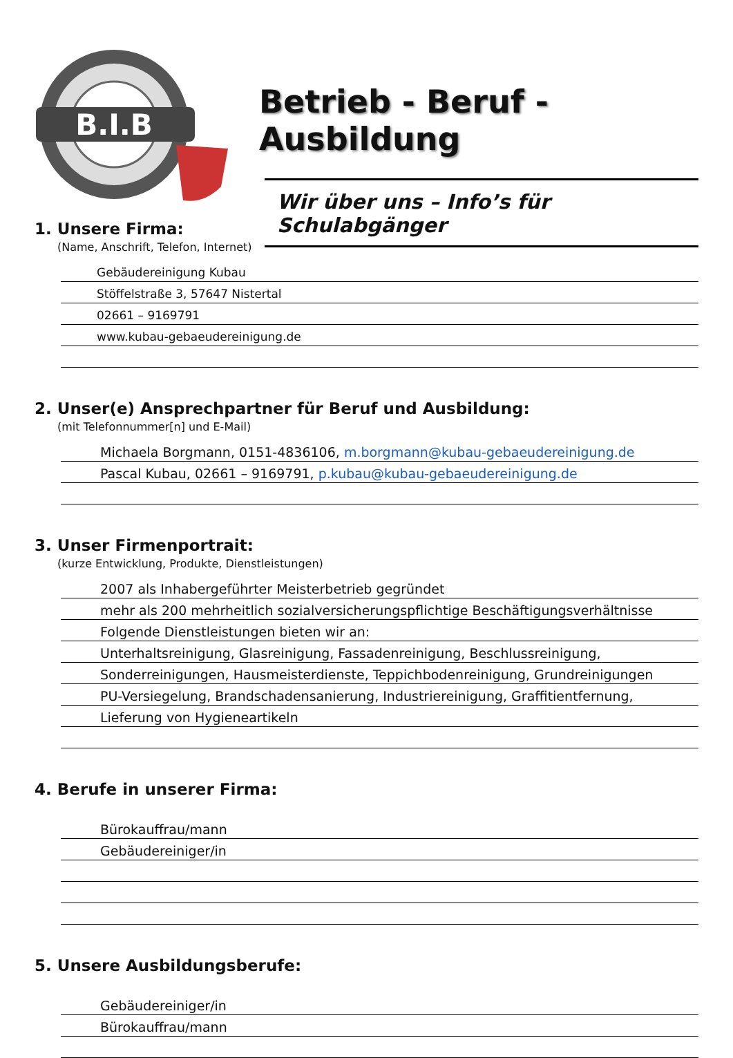B.I.B
Betrieb - Beruf - Ausbildung
Wir über uns – Info’s für Schulabgänger
1. Unsere Firma:
(Name, Anschrift, Telefon, Internet)
Gebäudereinigung Kubau
Stöffelstraße 3, 57647 Nistertal
02661 – 9169791
www.kubau-gebaeudereinigung.de
2. Unser(e) Ansprechpartner für Beruf und Ausbildung:
(mit Telefonnummer[n] und E-Mail)
Michaela Borgmann, 0151-4836106, m.borgmann@kubau-gebaeudereinigung.de
Pascal Kubau, 02661 – 9169791, p.kubau@kubau-gebaeudereinigung.de
3. Unser Firmenportrait:
(kurze Entwicklung, Produkte, Dienstleistungen)
2007 als Inhabergeführter Meisterbetrieb gegründet
mehr als 200 mehrheitlich sozialversicherungspflichtige Beschäftigungsverhältnisse
Folgende Dienstleistungen bieten wir an:
Unterhaltsreinigung, Glasreinigung, Fassadenreinigung, Beschlussreinigung,
Sonderreinigungen, Hausmeisterdienste, Teppichbodenreinigung, Grundreinigungen
PU-Versiegelung, Brandschadensanierung, Industriereinigung, Graffitientfernung,
Lieferung von Hygieneartikeln
4. Berufe in unserer Firma:
Bürokauffrau/mann
Gebäudereiniger/in
5. Unsere Ausbildungsberufe:
Gebäudereiniger/in
Bürokauffrau/mann